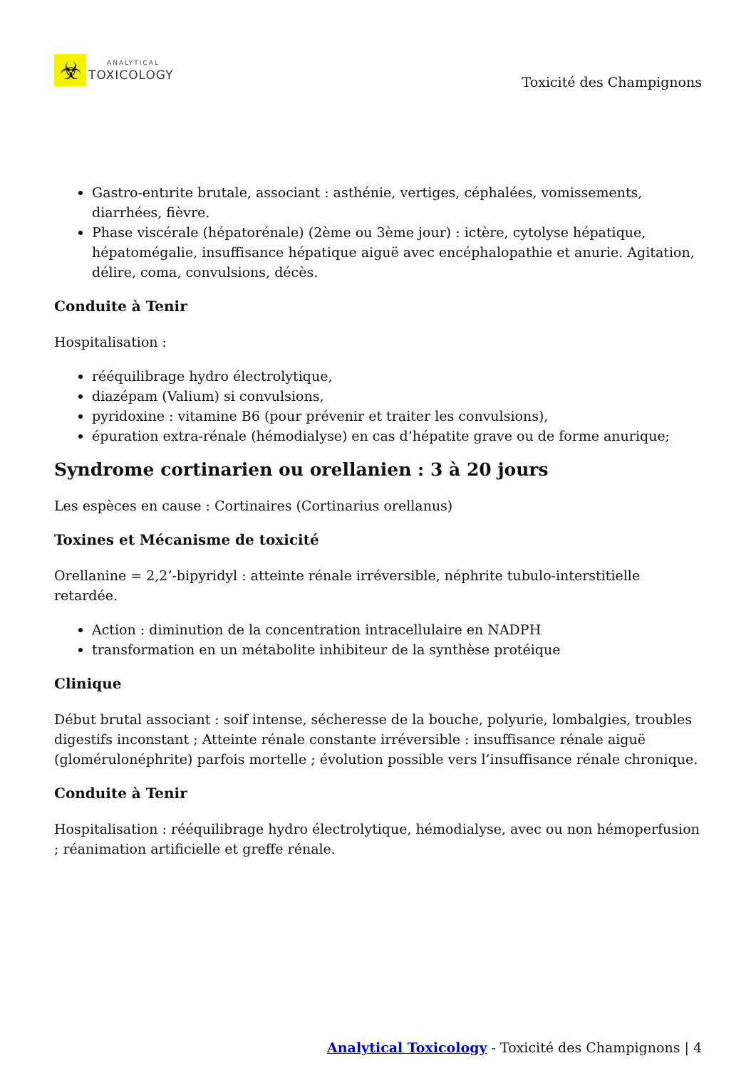☣
ANALYTICAL
TOXICOLOGY
Toxicité des Champignons
Gastro-entırite brutale, associant : asthénie, vertiges, céphalées, vomissements, diarrhées, fièvre.
Phase viscérale (hépatorénale) (2ème ou 3ème jour) : ictère, cytolyse hépatique, hépatomégalie, insuffisance hépatique aiguë avec encéphalopathie et anurie. Agitation, délire, coma, convulsions, décès.
Conduite à Tenir
Hospitalisation :
rééquilibrage hydro électrolytique,
diazépam (Valium) si convulsions,
pyridoxine : vitamine B6 (pour prévenir et traiter les convulsions),
épuration extra-rénale (hémodialyse) en cas d’hépatite grave ou de forme anurique;
Syndrome cortinarien ou orellanien : 3 à 20 jours
Les espèces en cause : Cortinaires (Cortinarius orellanus)
Toxines et Mécanisme de toxicité
Orellanine = 2,2’-bipyridyl : atteinte rénale irréversible, néphrite tubulo-interstitielle retardée.
Action : diminution de la concentration intracellulaire en NADPH
transformation en un métabolite inhibiteur de la synthèse protéique
Clinique
Début brutal associant : soif intense, sécheresse de la bouche, polyurie, lombalgies, troubles digestifs inconstant ; Atteinte rénale constante irréversible : insuffisance rénale aiguë (glomérulonéphrite) parfois mortelle ; évolution possible vers l’insuffisance rénale chronique.
Conduite à Tenir
Hospitalisation : rééquilibrage hydro électrolytique, hémodialyse, avec ou non hémoperfusion ; réanimation artificielle et greffe rénale.
Analytical Toxicology - Toxicité des Champignons | 4